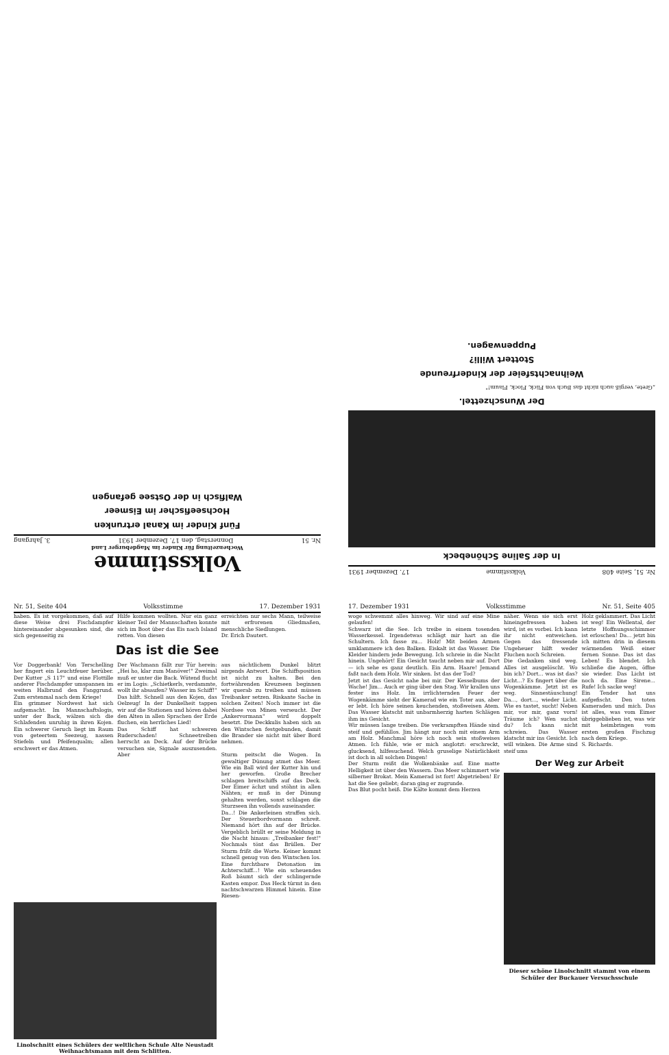Volksstimme
Wochenzeitung für Kinder im Magdeburger Land
Nr. 51 Donnerstag, den 17. Dezember 1931 3. Jahrgang
Fünf Kinder im Kanal ertrunken
Hochseefischer im Eismeer
Walfisch in der Ostsee gefangen
Nr. 51, Seite 408 Volksstimme 17. Dezember 1931
In der Saline Schönebeck
Der Wunschzettel.
„Grete, vergiß auch nicht das Buch von Flick, Flock, Flaum!"
Weihnachtsfeier der Kinderfreunde
Stottert Willi?
Puppenwagen.
Nr. 51, Seite 404 Volksstimme 17. Dezember 1931
haben. Es ist vorgekommen, daß auf diese Weise drei Fischdampfer hintereinander abgesunken sind, die sich gegenseitig zu
Hilfe kommen wollten. Nur ein ganz kleiner Teil der Mannschaften konnte sich im Boot über das Eis nach Island retten. Von diesen
erreichten nur sechs Mann, teilweise mit erfrorenen Gliedmaßen, menschliche Siedlungen.
Dr. Erich Dautert.
Das ist die See
Vor Doggerbank! Von Terschelling her fingert ein Leuchtfeuer herüber. Der Kutter „S 117" und eine Flottille anderer Fischdampfer umspannen im weiten Halbrund den Fanggrund. Zum erstenmal nach dem Kriege!
Ein grimmer Nordwest hat sich aufgemacht. Im Mannschaftslogis, unter der Back, wälzen sich die Schlafenden unruhig in ihren Kojen. Ein schwerer Geruch liegt im Raum von geteertem Seezeug, nassen Stiefeln und Pfeifenqualm; allen erschwert er das Atmen.
Der Wachmann fällt zur Tür herein: „Hei ho, klar zum Manöver!" Zweimal muß er unter die Back. Wütend flucht er im Logis: „Schietkerls, verdammte, wollt ihr absaufen? Wasser im Schiff!"
Das hilft. Schnell aus den Kojen, das Oelzeug! In der Dunkelheit tappen wir auf die Stationen und hören dabei den Alten in allen Sprachen der Erde fluchen, ein herrliches Lied!
Das Schiff hat schweren Ruderschaden! Schneetreiben herrscht an Deck. Auf der Brücke versuchen sie, Signale auszusenden. Aber
aus nächtlichem Dunkel blitzt nirgends Antwort. Die Schiffsposition ist nicht zu halten. Bei den fortwährenden Kreuzseen beginnen wir querab zu treiben und müssen Treibanker setzen. Riskante Sache in solchen Zeiten! Noch immer ist die Nordsee von Minen verseucht. Der „Ankervormann" wird doppelt besetzt. Die Deckkulis haben sich an den Wintschen festgebunden, damit die Brander sie nicht mit über Bord nehmen.
Sturm peitscht die Wogen. In gewaltiger Dünung atmet das Meer. Wie ein Ball wird der Kutter hin und her geworfen. Große Brecher schlagen breitschiffs auf das Deck. Der Eimer ächzt und stöhnt in allen Nähten; er muß in der Dünung gehalten werden, sonst schlagen die Sturzseen ihn vollends auseinander.
Da...! Die Ankerleinen straffen sich. Der Steuerbordvormann schreit. Niemand hört ihn auf der Brücke. Vergeblich brüllt er seine Meldung in die Nacht hinaus: „Treibanker fest!" Nochmals tönt das Brüllen. Der Sturm frißt die Worte. Keiner kommt schnell genug von den Wintschen los. Eine furchtbare Detonation im Achterschiff...! Wie ein scheuendes Roß bäumt sich der schlingernde Kasten empor. Das Heck türmt in den nachtschwarzen Himmel hinein. Eine Riesen-
Linolschnitt eines Schülers der weltlichen Schule Alte Neustadt
Weihnachtsmann mit dem Schlitten.
17. Dezember 1931 Volksstimme Nr. 51, Seite 405
woge schwemmt alles hinweg. Wir sind auf eine Mine gelaufen!
Schwarz ist die See. Ich treibe in einem tosenden Wasserkessel. Irgendetwas schlägt mir hart an die Schultern. Ich fasse zu... Holz! Mit beiden Armen umklammere ich den Balken. Eiskalt ist das Wasser. Die Kleider hindern jede Bewegung. Ich schreie in die Nacht hinein. Ungehört! Ein Gesicht taucht neben mir auf. Dort — ich sehe es ganz deutlich. Ein Arm. Haare! Jemand faßt nach dem Holz. Wir sinken. Ist das der Tod?
Jetzt ist das Gesicht nahe bei mir. Der Kesselbums der Wache! Jim... Auch er ging über den Stag. Wir krallen uns fester ins Holz. Im irrlichternden Feuer der Wogenkämme sieht der Kamerad wie ein Toter aus, aber er lebt. Ich höre seinen keuchenden, stoßweisen Atem. Das Wasser klatscht mit unbarmherzig harten Schlägen ihm ins Gesicht.
Wir müssen lange treiben. Die verkrampften Hände sind steif und gefühllos. Jim hängt nur noch mit einem Arm am Holz. Manchmal höre ich noch sein stoßweises Atmen. Ich fühle, wie er mich anglotzt: erschreckt, glucksend, hilfesuchend. Welch gruselige Natürlichkeit ist doch in all solchen Dingen!
Der Sturm reißt die Wolkenbänke auf. Eine matte Helligkeit ist über den Wassern. Das Meer schimmert wie silberner Brokat. Mein Kamerad ist fort! Abgetrieben! Er hat die See geliebt; daran ging er zugrunde.
Das Blut pocht heiß. Die Kälte kommt dem Herzen
näher. Wenn sie sich erst hineingefressen haben wird, ist es vorbei. Ich kann ihr nicht entweichen. Gegen das fressende Ungeheuer hilft weder Fluchen noch Schreien.
Die Gedanken sind weg. Alles ist ausgelöscht. Wo bin ich? Dort... was ist das? Licht...? Es fingert über die Wogenkämme. Jetzt ist es weg. Sinnestäuschung! Da..., dort..., wieder Licht. Wie es tastet, sucht! Neben mir, vor mir, ganz vorn! Träume ich? Wen suchst du? Ich kann nicht schreien. Das Wasser klatscht mir ins Gesicht. Ich will winken. Die Arme sind steif ums
Holz geklammert. Das Licht ist weg! Ein Wellental, der letzte Hoffnungsschimmer ist erloschen! Da... jetzt bin ich mitten drin in diesem wärmenden Weiß einer fernen Sonne. Das ist das Leben! Es blendet. Ich schließe die Augen, öffne sie wieder. Das Licht ist noch da. Eine Sirene... Rufe! Ich sacke weg!
Ein Tender hat uns aufgefischt. Den toten Kameraden und mich. Das ist alles, was vom Eimer übriggeblieben ist, was wir mit heimbringen vom ersten großen Fischzug nach dem Kriege.
S. Richards.
Der Weg zur Arbeit
Dieser schöne Linolschnitt stammt von einem Schüler der Buckauer Versuchsschule